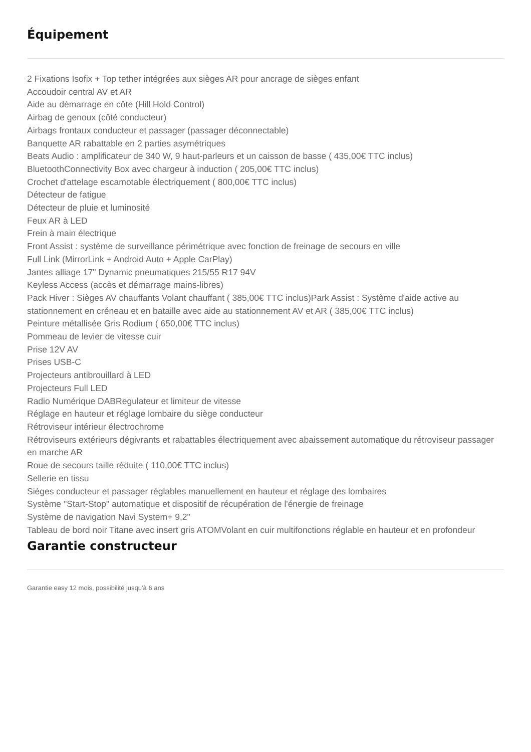Équipement
2 Fixations Isofix + Top tether intégrées aux sièges AR pour ancrage de sièges enfant
Accoudoir central AV et AR
Aide au démarrage en côte (Hill Hold Control)
Airbag de genoux (côté conducteur)
Airbags frontaux conducteur et passager (passager déconnectable)
Banquette AR rabattable en 2 parties asymétriques
Beats Audio : amplificateur de 340 W, 9 haut-parleurs et un caisson de basse ( 435,00€ TTC inclus)
BluetoothConnectivity Box avec chargeur à induction ( 205,00€ TTC inclus)
Crochet d'attelage escamotable électriquement ( 800,00€ TTC inclus)
Détecteur de fatigue
Détecteur de pluie et luminosité
Feux AR à LED
Frein à main électrique
Front Assist : système de surveillance périmétrique avec fonction de freinage de secours en ville
Full Link (MirrorLink + Android Auto + Apple CarPlay)
Jantes alliage 17" Dynamic pneumatiques 215/55 R17 94V
Keyless Access (accès et démarrage mains-libres)
Pack Hiver : Sièges AV chauffants Volant chauffant ( 385,00€ TTC inclus)Park Assist : Système d'aide active au stationnement en créneau et en bataille avec aide au stationnement AV et AR ( 385,00€ TTC inclus)
Peinture métallisée Gris Rodium ( 650,00€ TTC inclus)
Pommeau de levier de vitesse cuir
Prise 12V AV
Prises USB-C
Projecteurs antibrouillard à LED
Projecteurs Full LED
Radio Numérique DABRegulateur et limiteur de vitesse
Réglage en hauteur et réglage lombaire du siège conducteur
Rétroviseur intérieur électrochrome
Rétroviseurs extérieurs dégivrants et rabattables électriquement avec abaissement automatique du rétroviseur passager en marche AR
Roue de secours taille réduite ( 110,00€ TTC inclus)
Sellerie en tissu
Sièges conducteur et passager réglables manuellement en hauteur et réglage des lombaires
Système "Start-Stop" automatique et dispositif de récupération de l'énergie de freinage
Système de navigation Navi System+ 9,2"
Tableau de bord noir Titane avec insert gris ATOMVolant en cuir multifonctions réglable en hauteur et en profondeur
Garantie constructeur
Garantie easy 12 mois, possibilité jusqu'à 6 ans